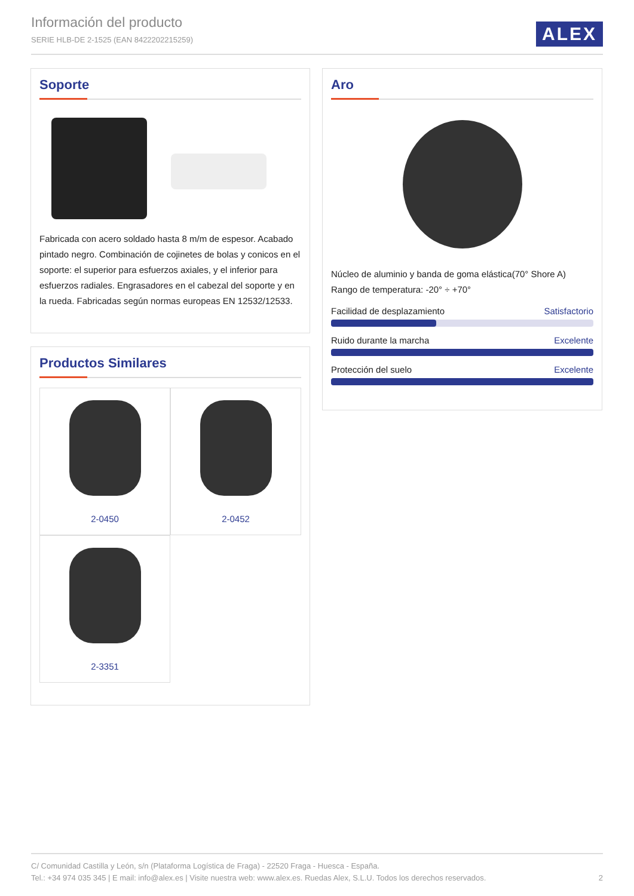Información del producto
SERIE HLB-DE 2-1525 (EAN 8422202215259)
ALEX
Soporte
Fabricada con acero soldado hasta 8 m/m de espesor. Acabado pintado negro. Combinación de cojinetes de bolas y conicos en el soporte: el superior para esfuerzos axiales, y el inferior para esfuerzos radiales. Engrasadores en el cabezal del soporte y en la rueda. Fabricadas según normas europeas EN 12532/12533.
Aro
Núcleo de aluminio y banda de goma elástica(70° Shore A)
Rango de temperatura: -20° ÷ +70°
Facilidad de desplazamiento Satisfactorio
Ruido durante la marcha Excelente
Protección del suelo Excelente
Productos Similares
2-0450
2-0452
2-3351
C/ Comunidad Castilla y León, s/n (Plataforma Logística de Fraga) - 22520 Fraga - Huesca - España.
Tel.: +34 974 035 345 | E mail: info@alex.es | Visite nuestra web: www.alex.es. Ruedas Alex, S.L.U. Todos los derechos reservados. 2